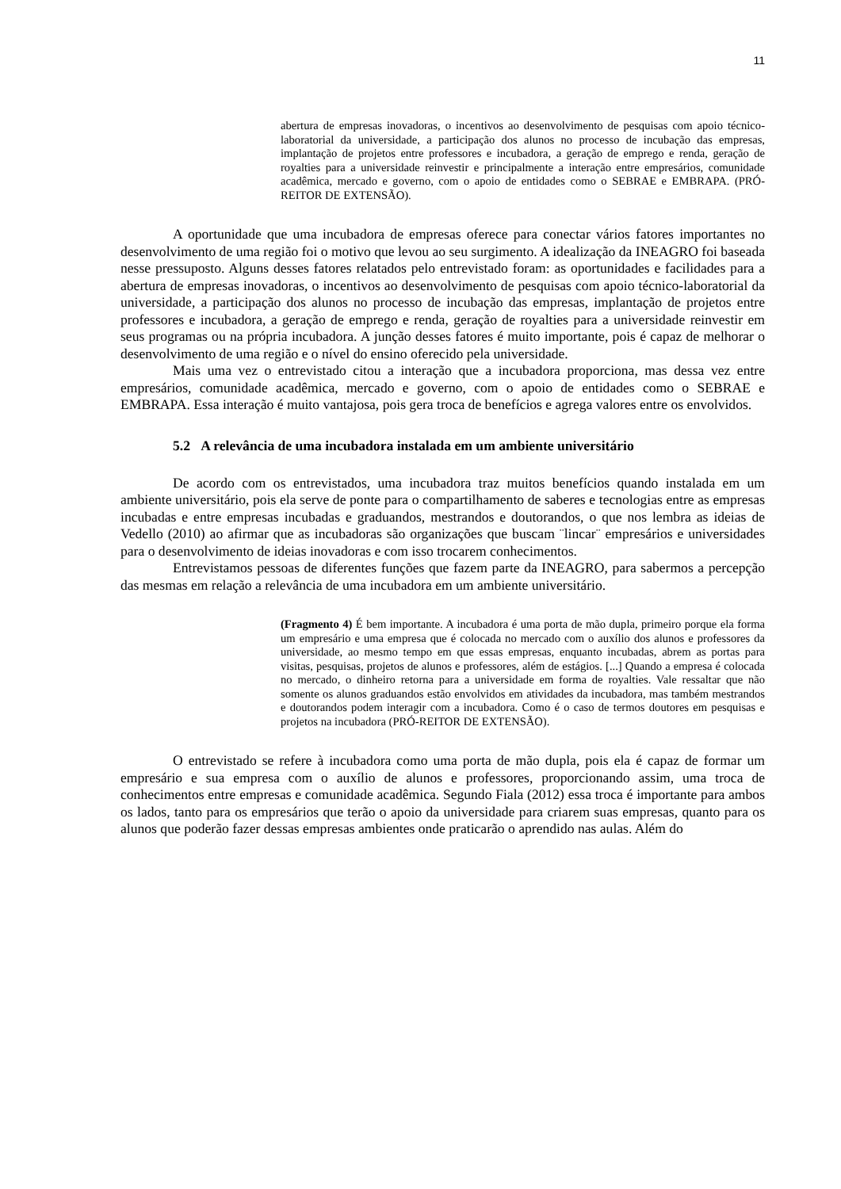11
abertura de empresas inovadoras, o incentivos ao desenvolvimento de pesquisas com apoio técnico-laboratorial da universidade, a participação dos alunos no processo de incubação das empresas, implantação de projetos entre professores e incubadora, a geração de emprego e renda, geração de royalties para a universidade reinvestir e principalmente a interação entre empresários, comunidade acadêmica, mercado e governo, com o apoio de entidades como o SEBRAE e EMBRAPA. (PRÓ-REITOR DE EXTENSÃO).
A oportunidade que uma incubadora de empresas oferece para conectar vários fatores importantes no desenvolvimento de uma região foi o motivo que levou ao seu surgimento. A idealização da INEAGRO foi baseada nesse pressuposto. Alguns desses fatores relatados pelo entrevistado foram: as oportunidades e facilidades para a abertura de empresas inovadoras, o incentivos ao desenvolvimento de pesquisas com apoio técnico-laboratorial da universidade, a participação dos alunos no processo de incubação das empresas, implantação de projetos entre professores e incubadora, a geração de emprego e renda, geração de royalties para a universidade reinvestir em seus programas ou na própria incubadora. A junção desses fatores é muito importante, pois é capaz de melhorar o desenvolvimento de uma região e o nível do ensino oferecido pela universidade.
Mais uma vez o entrevistado citou a interação que a incubadora proporciona, mas dessa vez entre empresários, comunidade acadêmica, mercado e governo, com o apoio de entidades como o SEBRAE e EMBRAPA. Essa interação é muito vantajosa, pois gera troca de benefícios e agrega valores entre os envolvidos.
5.2 A relevância de uma incubadora instalada em um ambiente universitário
De acordo com os entrevistados, uma incubadora traz muitos benefícios quando instalada em um ambiente universitário, pois ela serve de ponte para o compartilhamento de saberes e tecnologias entre as empresas incubadas e entre empresas incubadas e graduandos, mestrandos e doutorandos, o que nos lembra as ideias de Vedello (2010) ao afirmar que as incubadoras são organizações que buscam ¨lincar¨ empresários e universidades para o desenvolvimento de ideias inovadoras e com isso trocarem conhecimentos.
Entrevistamos pessoas de diferentes funções que fazem parte da INEAGRO, para sabermos a percepção das mesmas em relação a relevância de uma incubadora em um ambiente universitário.
(Fragmento 4) É bem importante. A incubadora é uma porta de mão dupla, primeiro porque ela forma um empresário e uma empresa que é colocada no mercado com o auxílio dos alunos e professores da universidade, ao mesmo tempo em que essas empresas, enquanto incubadas, abrem as portas para visitas, pesquisas, projetos de alunos e professores, além de estágios. [...] Quando a empresa é colocada no mercado, o dinheiro retorna para a universidade em forma de royalties. Vale ressaltar que não somente os alunos graduandos estão envolvidos em atividades da incubadora, mas também mestrandos e doutorandos podem interagir com a incubadora. Como é o caso de termos doutores em pesquisas e projetos na incubadora (PRÓ-REITOR DE EXTENSÃO).
O entrevistado se refere à incubadora como uma porta de mão dupla, pois ela é capaz de formar um empresário e sua empresa com o auxílio de alunos e professores, proporcionando assim, uma troca de conhecimentos entre empresas e comunidade acadêmica. Segundo Fiala (2012) essa troca é importante para ambos os lados, tanto para os empresários que terão o apoio da universidade para criarem suas empresas, quanto para os alunos que poderão fazer dessas empresas ambientes onde praticarão o aprendido nas aulas. Além do